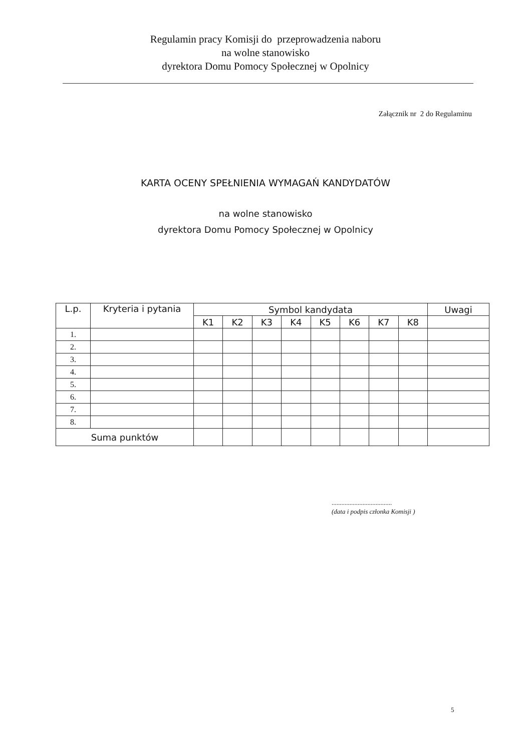Regulamin pracy Komisji do przeprowadzenia naboru
na wolne stanowisko
dyrektora Domu Pomocy Społecznej w Opolnicy
Załącznik nr 2 do Regulaminu
KARTA OCENY SPEŁNIENIA WYMAGAŃ KANDYDATÓW
na wolne stanowisko
dyrektora Domu Pomocy Społecznej w Opolnicy
| L.p. | Kryteria i pytania | Symbol kandydata | | | | | | | | Uwagi |
| --- | --- | --- | --- | --- | --- | --- | --- | --- | --- | --- |
| | | K1 | K2 | K3 | K4 | K5 | K6 | K7 | K8 | |
| 1. | | | | | | | | | | |
| 2. | | | | | | | | | | |
| 3. | | | | | | | | | | |
| 4. | | | | | | | | | | |
| 5. | | | | | | | | | | |
| 6. | | | | | | | | | | |
| 7. | | | | | | | | | | |
| 8. | | | | | | | | | | |
| Suma punktów | | | | | | | | | | |
.....................................
(data i podpis członka Komisji )
5